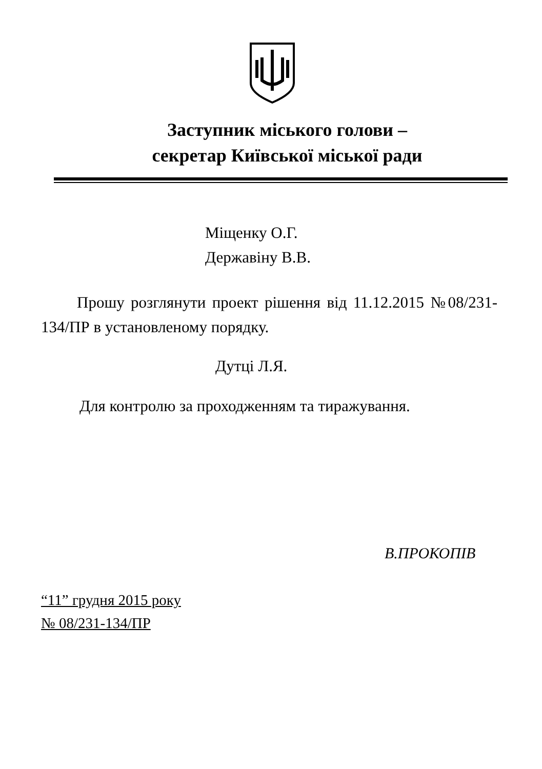Заступник міського голови –
секретар Київської міської ради
Міщенку О.Г.
Державіну В.В.
Прошу розглянути проект рішення від 11.12.2015 №08/231-134/ПР в установленому порядку.
Дутці Л.Я.
Для контролю за проходженням та тиражування.
В.ПРОКОПІВ
“11” грудня 2015 року
№ 08/231-134/ПР